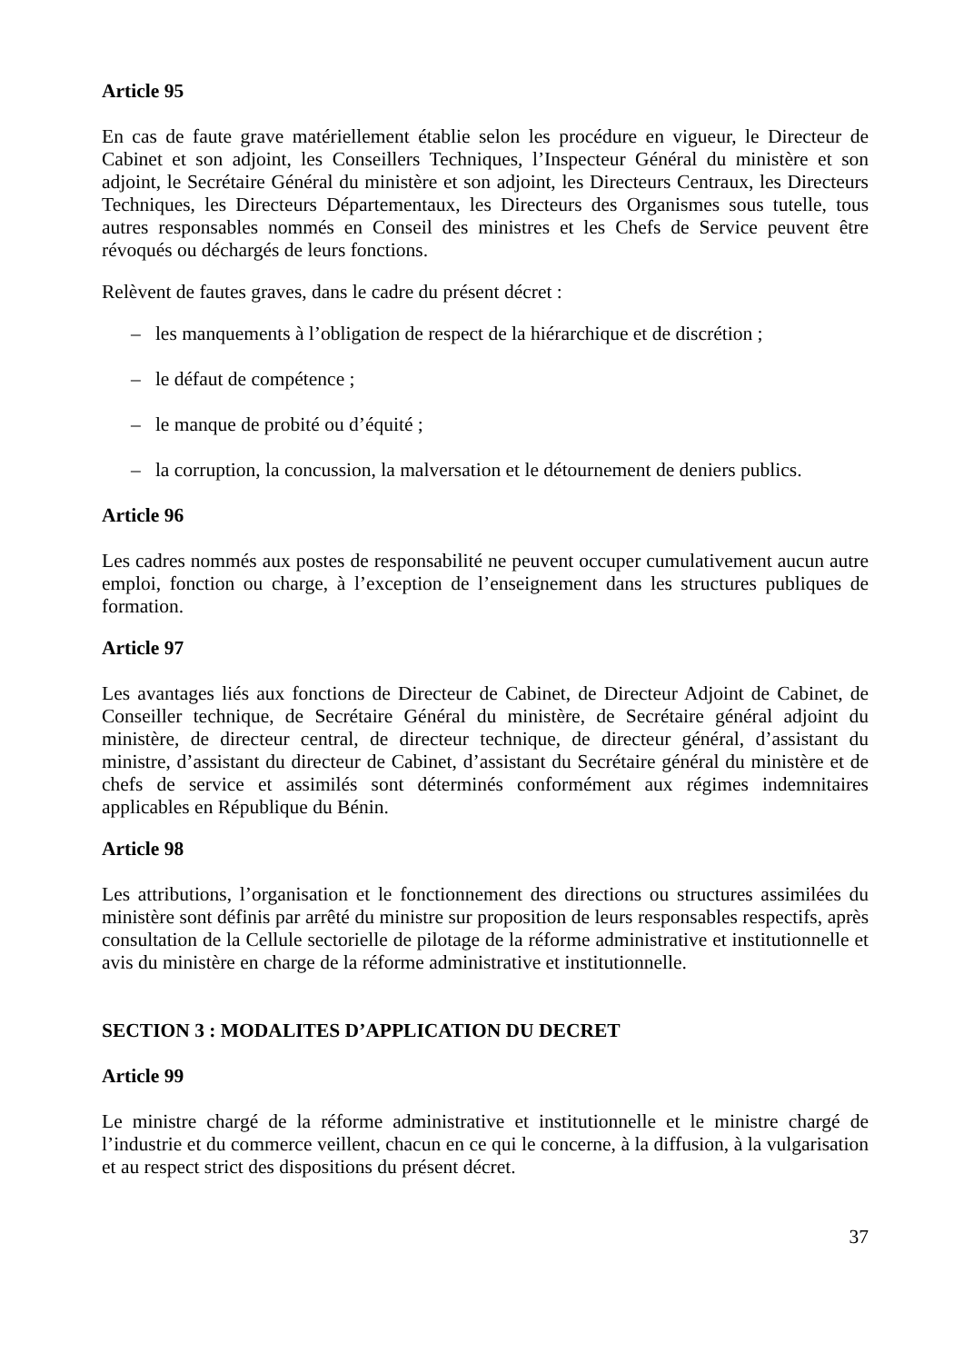Article 95
En cas de faute grave matériellement établie selon les procédure en vigueur, le Directeur de Cabinet et son adjoint, les Conseillers Techniques, l’Inspecteur Général du ministère et son adjoint, le Secrétaire Général du ministère et son adjoint, les Directeurs Centraux, les Directeurs Techniques, les Directeurs Départementaux, les Directeurs des Organismes sous tutelle, tous autres responsables nommés en Conseil des ministres et les Chefs de Service peuvent être révoqués ou déchargés de leurs fonctions.
Relèvent de fautes graves, dans le cadre du présent décret :
– les manquements à l’obligation de respect de la hiérarchique et de discrétion ;
– le défaut de compétence ;
– le manque de probité ou d’équité ;
– la corruption, la concussion, la malversation et le détournement de deniers publics.
Article 96
Les cadres nommés aux postes de responsabilité ne peuvent occuper cumulativement aucun autre emploi, fonction ou charge, à l’exception de l’enseignement dans les structures publiques de formation.
Article 97
Les avantages liés aux fonctions de Directeur de Cabinet, de Directeur Adjoint de Cabinet, de Conseiller technique, de Secrétaire Général du ministère, de Secrétaire général adjoint du ministère, de directeur central, de directeur technique, de directeur général, d’assistant du ministre, d’assistant du directeur de Cabinet, d’assistant du Secrétaire général du ministère et de chefs de service et assimilés sont déterminés conformément aux régimes indemnitaires applicables en République du Bénin.
Article 98
Les attributions, l’organisation et le fonctionnement des directions ou structures assimilées du ministère sont définis par arrêté du ministre sur proposition de leurs responsables respectifs, après consultation de la Cellule sectorielle de pilotage de la réforme administrative et institutionnelle et avis du ministère en charge de la réforme administrative et institutionnelle.
SECTION 3 : MODALITES D’APPLICATION DU DECRET
Article 99
Le ministre chargé de la réforme administrative et institutionnelle et le ministre chargé de l’industrie et du commerce veillent, chacun en ce qui le concerne, à la diffusion, à la vulgarisation et au respect strict des dispositions du présent décret.
37